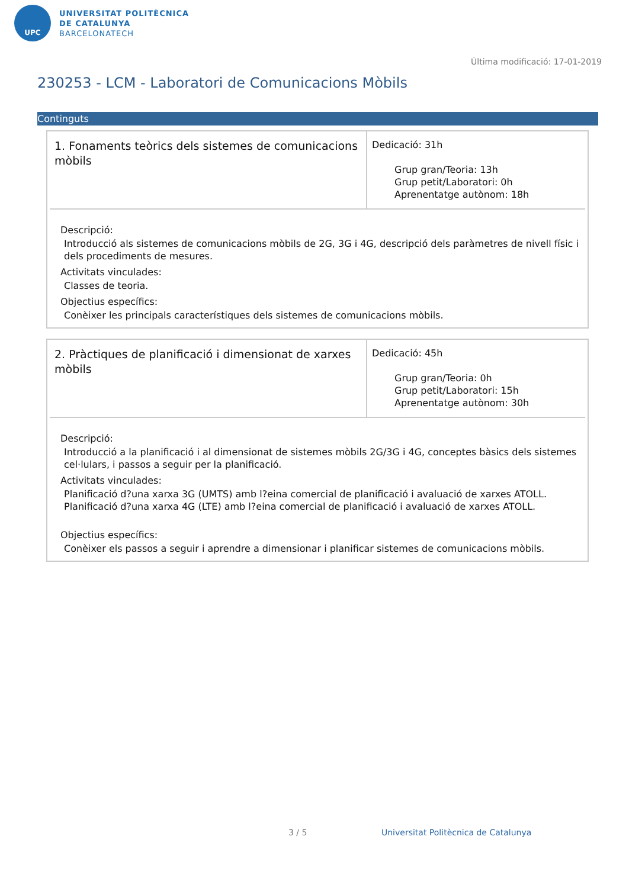UPC
UNIVERSITAT POLITÈCNICA
DE CATALUNYA
BARCELONATECH
Última modificació: 17-01-2019
230253 - LCM - Laboratori de Comunicacions Mòbils
Continguts
1. Fonaments teòrics dels sistemes de comunicacions mòbils
Dedicació: 31h
Grup gran/Teoria: 13h
Grup petit/Laboratori: 0h
Aprenentatge autònom: 18h
Descripció:
Introducció als sistemes de comunicacions mòbils de 2G, 3G i 4G, descripció dels paràmetres de nivell físic i dels procediments de mesures.
Activitats vinculades:
Classes de teoria.
Objectius específics:
Conèixer les principals característiques dels sistemes de comunicacions mòbils.
2. Pràctiques de planificació i dimensionat de xarxes mòbils
Dedicació: 45h
Grup gran/Teoria: 0h
Grup petit/Laboratori: 15h
Aprenentatge autònom: 30h
Descripció:
Introducció a la planificació i al dimensionat de sistemes mòbils 2G/3G i 4G, conceptes bàsics dels sistemes cel·lulars, i passos a seguir per la planificació.
Activitats vinculades:
Planificació d?una xarxa 3G (UMTS) amb l?eina comercial de planificació i avaluació de xarxes ATOLL.
Planificació d?una xarxa 4G (LTE) amb l?eina comercial de planificació i avaluació de xarxes ATOLL.
Objectius específics:
Conèixer els passos a seguir i aprendre a dimensionar i planificar sistemes de comunicacions mòbils.
3 / 5
Universitat Politècnica de Catalunya